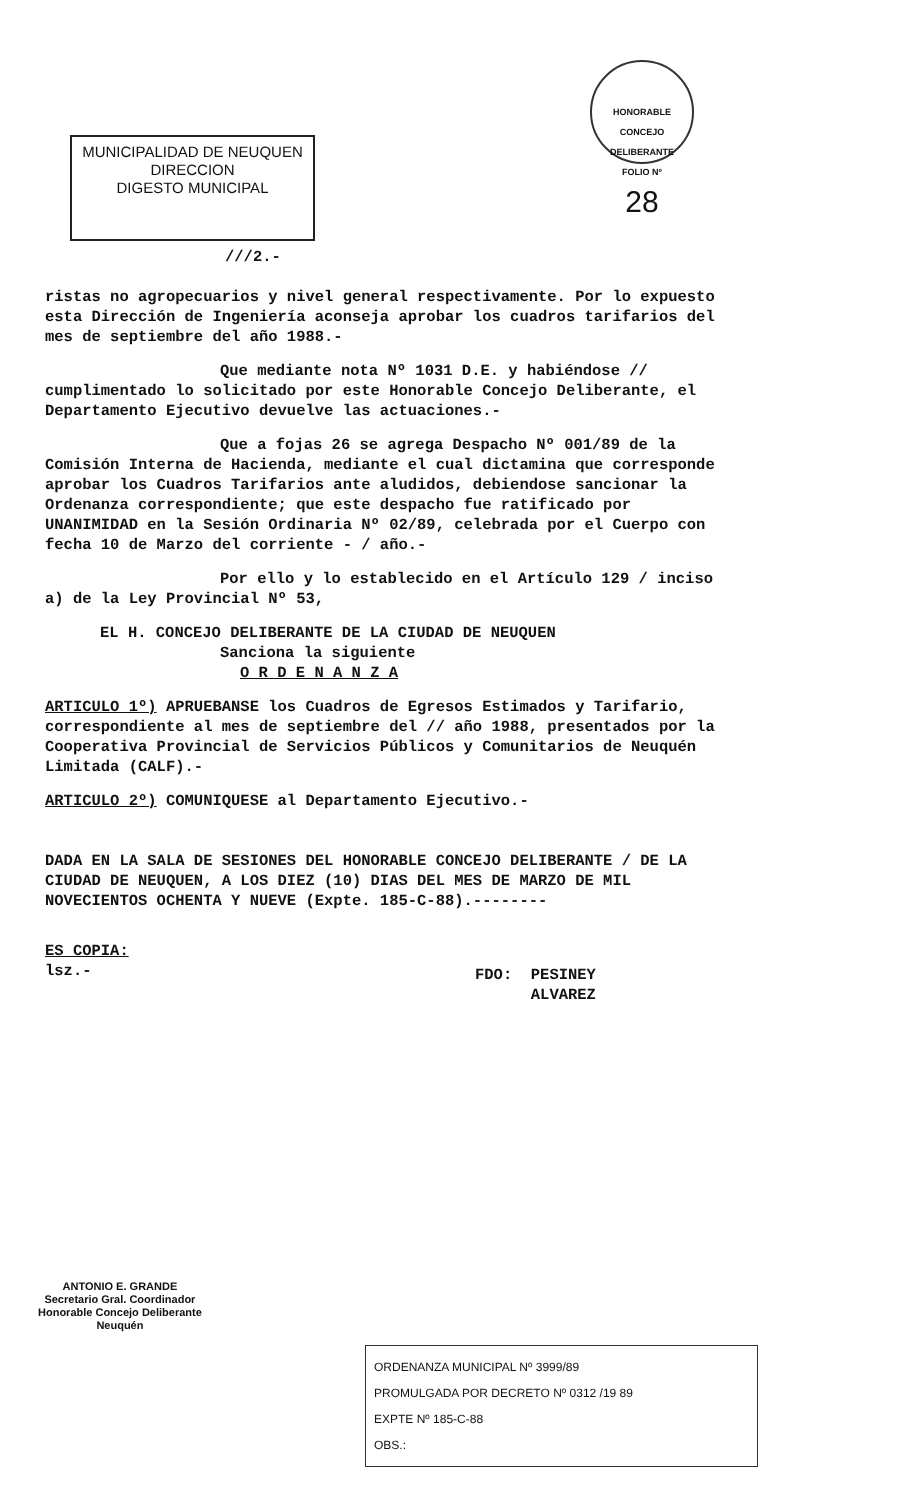HONORABLE CONCEJO DELIBERANTE
FOLIO Nº
28
MUNICIPALIDAD DE NEUQUEN
DIRECCION
DIGESTO MUNICIPAL
///2.-
ristas no agropecuarios y nivel general respectivamente. Por lo expuesto esta Dirección de Ingeniería aconseja aprobar los cuadros tarifarios del mes de septiembre del año 1988.-
Que mediante nota Nº 1031 D.E. y habiéndose // cumplimentado lo solicitado por este Honorable Concejo Deliberante, el Departamento Ejecutivo devuelve las actuaciones.-
Que a fojas 26 se agrega Despacho Nº 001/89 de la Comisión Interna de Hacienda, mediante el cual dictamina que corresponde aprobar los Cuadros Tarifarios ante aludidos, debiendose sancionar la Ordenanza correspondiente; que este despacho fue ratificado por UNANIMIDAD en la Sesión Ordinaria Nº 02/89, celebrada por el Cuerpo con fecha 10 de Marzo del corriente - / año.-
Por ello y lo establecido en el Artículo 129 / inciso a) de la Ley Provincial Nº 53,
EL H. CONCEJO DELIBERANTE DE LA CIUDAD DE NEUQUEN
Sanciona la siguiente
O R D E N A N Z A
ARTICULO 1º) APRUEBANSE los Cuadros de Egresos Estimados y Tarifario, correspondiente al mes de septiembre del // año 1988, presentados por la Cooperativa Provincial de Servicios Públicos y Comunitarios de Neuquén Limitada (CALF).-
ARTICULO 2º) COMUNIQUESE al Departamento Ejecutivo.-
DADA EN LA SALA DE SESIONES DEL HONORABLE CONCEJO DELIBERANTE / DE LA CIUDAD DE NEUQUEN, A LOS DIEZ (10) DIAS DEL MES DE MARZO DE MIL NOVECIENTOS OCHENTA Y NUEVE (Expte. 185-C-88).--------
ES COPIA:
lsz.-
FDO: PESINEY
ALVAREZ
ANTONIO E. GRANDE
Secretario Gral. Coordinador
Honorable Concejo Deliberante
Neuquén
ORDENANZA MUNICIPAL Nº 3999/89
PROMULGADA POR DECRETO Nº 0312 /19 89
EXPTE Nº 185-C-88
OBS.: